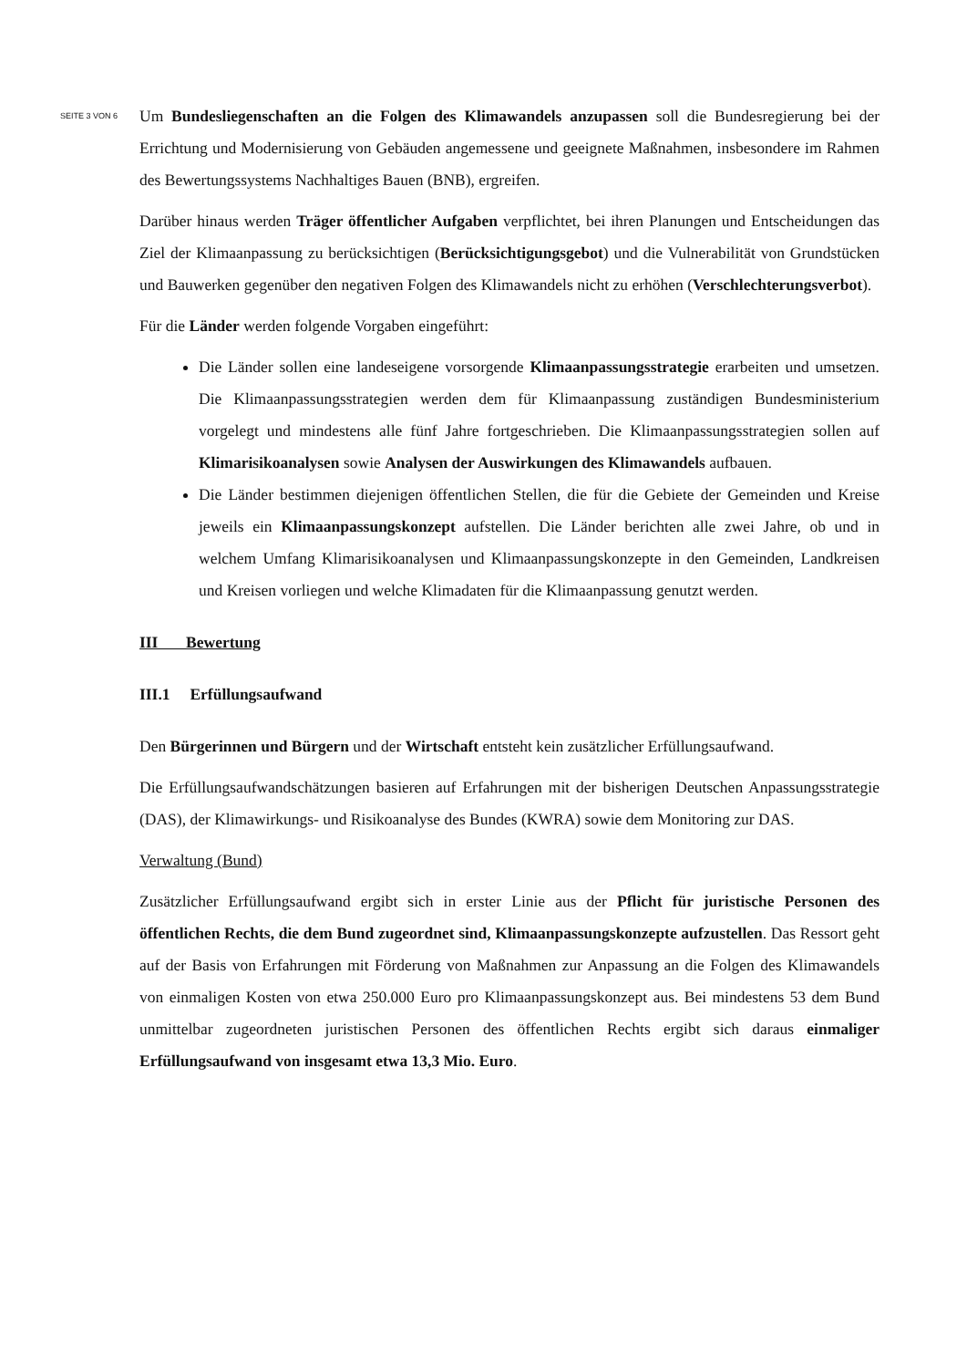SEITE 3 VON 6
Um Bundesliegenschaften an die Folgen des Klimawandels anzupassen soll die Bundesregierung bei der Errichtung und Modernisierung von Gebäuden angemessene und geeignete Maßnahmen, insbesondere im Rahmen des Bewertungssystems Nachhaltiges Bauen (BNB), ergreifen.
Darüber hinaus werden Träger öffentlicher Aufgaben verpflichtet, bei ihren Planungen und Entscheidungen das Ziel der Klimaanpassung zu berücksichtigen (Berücksichtigungsgebot) und die Vulnerabilität von Grundstücken und Bauwerken gegenüber den negativen Folgen des Klimawandels nicht zu erhöhen (Verschlechterungsverbot).
Für die Länder werden folgende Vorgaben eingeführt:
Die Länder sollen eine landeseigene vorsorgende Klimaanpassungsstrategie erarbeiten und umsetzen. Die Klimaanpassungsstrategien werden dem für Klimaanpassung zuständigen Bundesministerium vorgelegt und mindestens alle fünf Jahre fortgeschrieben. Die Klimaanpassungsstrategien sollen auf Klimarisikoanalysen sowie Analysen der Auswirkungen des Klimawandels aufbauen.
Die Länder bestimmen diejenigen öffentlichen Stellen, die für die Gebiete der Gemeinden und Kreise jeweils ein Klimaanpassungskonzept aufstellen. Die Länder berichten alle zwei Jahre, ob und in welchem Umfang Klimarisikoanalysen und Klimaanpassungskonzepte in den Gemeinden, Landkreisen und Kreisen vorliegen und welche Klimadaten für die Klimaanpassung genutzt werden.
III Bewertung
III.1 Erfüllungsaufwand
Den Bürgerinnen und Bürgern und der Wirtschaft entsteht kein zusätzlicher Erfüllungsaufwand.
Die Erfüllungsaufwandschätzungen basieren auf Erfahrungen mit der bisherigen Deutschen Anpassungsstrategie (DAS), der Klimawirkungs- und Risikoanalyse des Bundes (KWRA) sowie dem Monitoring zur DAS.
Verwaltung (Bund)
Zusätzlicher Erfüllungsaufwand ergibt sich in erster Linie aus der Pflicht für juristische Personen des öffentlichen Rechts, die dem Bund zugeordnet sind, Klimaanpassungskonzepte aufzustellen. Das Ressort geht auf der Basis von Erfahrungen mit Förderung von Maßnahmen zur Anpassung an die Folgen des Klimawandels von einmaligen Kosten von etwa 250.000 Euro pro Klimaanpassungskonzept aus. Bei mindestens 53 dem Bund unmittelbar zugeordneten juristischen Personen des öffentlichen Rechts ergibt sich daraus einmaliger Erfüllungsaufwand von insgesamt etwa 13,3 Mio. Euro.